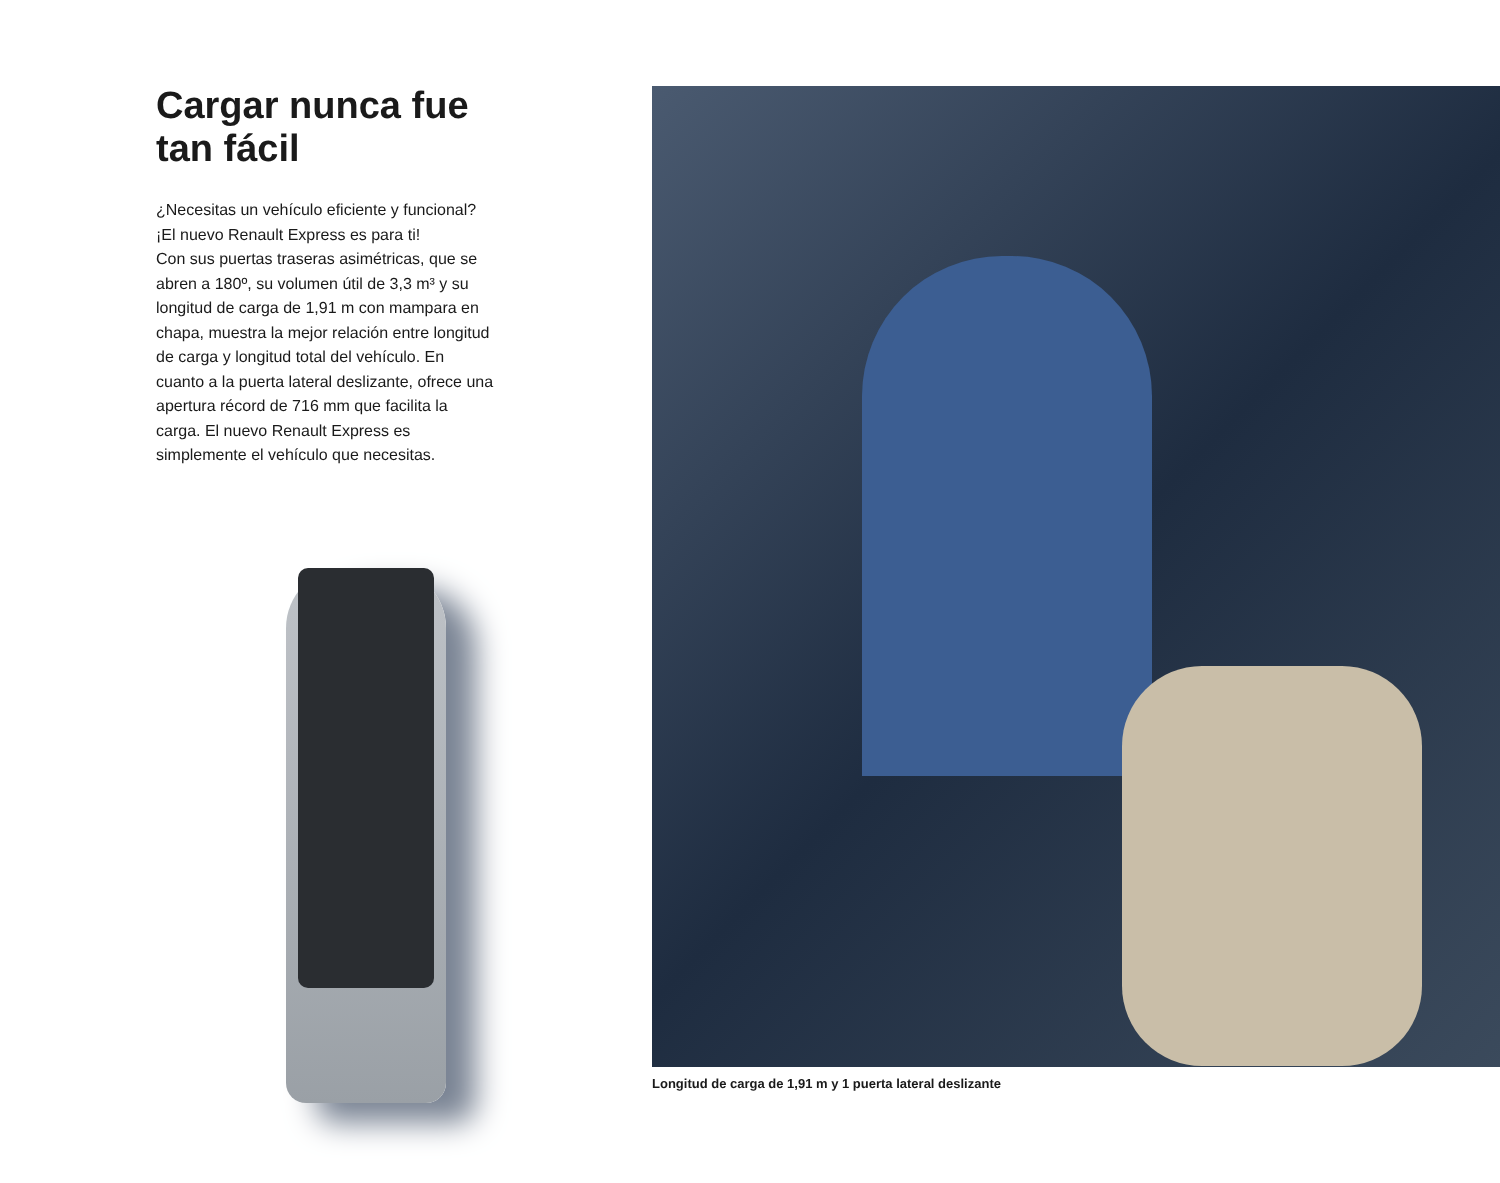Cargar nunca fue tan fácil
¿Necesitas un vehículo eficiente y funcional?
¡El nuevo Renault Express es para ti!
Con sus puertas traseras asimétricas, que se abren a 180º, su volumen útil de 3,3 m³ y su longitud de carga de 1,91 m con mampara en chapa, muestra la mejor relación entre longitud de carga y longitud total del vehículo. En cuanto a la puerta lateral deslizante, ofrece una apertura récord de 716 mm que facilita la carga. El nuevo Renault Express es simplemente el vehículo que necesitas.
Longitud de carga de 1,91 m y 1 puerta lateral deslizante